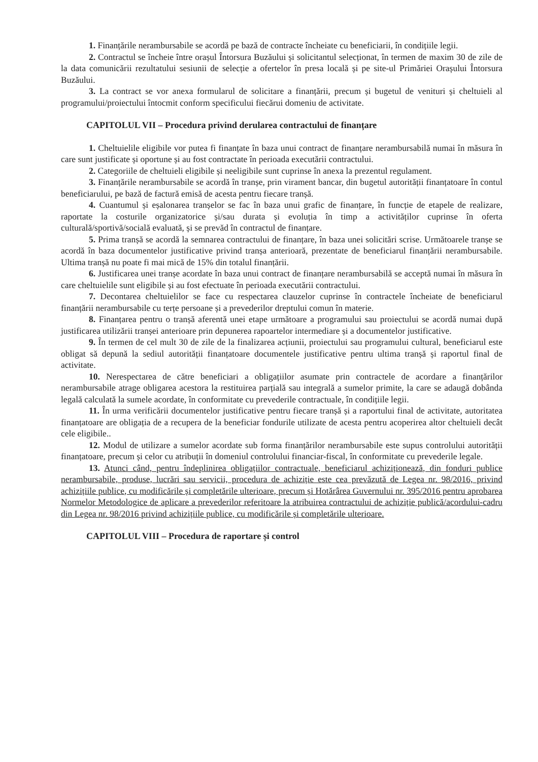1. Finanțările nerambursabile se acordă pe bază de contracte încheiate cu beneficiarii, în condițiile legii.
2. Contractul se încheie între orașul Întorsura Buzăului și solicitantul selecționat, în termen de maxim 30 de zile de la data comunicării rezultatului sesiunii de selecție a ofertelor în presa locală și pe site-ul Primăriei Orașului Întorsura Buzăului.
3. La contract se vor anexa formularul de solicitare a finanțării, precum și bugetul de venituri și cheltuieli al programului/proiectului întocmit conform specificului fiecărui domeniu de activitate.
CAPITOLUL VII – Procedura privind derularea contractului de finanțare
1. Cheltuielile eligibile vor putea fi finanțate în baza unui contract de finanțare nerambursabilă numai în măsura în care sunt justificate și oportune și au fost contractate în perioada executării contractului.
2. Categoriile de cheltuieli eligibile și neeligibile sunt cuprinse în anexa la prezentul regulament.
3. Finanțările nerambursabile se acordă în tranșe, prin virament bancar, din bugetul autorității finanțatoare în contul beneficiarului, pe bază de factură emisă de acesta pentru fiecare tranșă.
4. Cuantumul și eșalonarea tranșelor se fac în baza unui grafic de finanțare, în funcție de etapele de realizare, raportate la costurile organizatorice și/sau durata și evoluția în timp a activităților cuprinse în oferta culturală/sportivă/socială evaluată, și se prevăd în contractul de finanțare.
5. Prima tranșă se acordă la semnarea contractului de finanțare, în baza unei solicitări scrise. Următoarele tranșe se acordă în baza documentelor justificative privind tranșa anterioară, prezentate de beneficiarul finanțării nerambursabile. Ultima tranșă nu poate fi mai mică de 15% din totalul finanțării.
6. Justificarea unei tranșe acordate în baza unui contract de finanțare nerambursabilă se acceptă numai în măsura în care cheltuielile sunt eligibile și au fost efectuate în perioada executării contractului.
7. Decontarea cheltuielilor se face cu respectarea clauzelor cuprinse în contractele încheiate de beneficiarul finanțării nerambursabile cu terțe persoane și a prevederilor dreptului comun în materie.
8. Finanțarea pentru o tranșă aferentă unei etape următoare a programului sau proiectului se acordă numai după justificarea utilizării tranșei anterioare prin depunerea rapoartelor intermediare și a documentelor justificative.
9. În termen de cel mult 30 de zile de la finalizarea acțiunii, proiectului sau programului cultural, beneficiarul este obligat să depună la sediul autorității finanțatoare documentele justificative pentru ultima tranșă și raportul final de activitate.
10. Nerespectarea de către beneficiari a obligațiilor asumate prin contractele de acordare a finanțărilor nerambursabile atrage obligarea acestora la restituirea parțială sau integrală a sumelor primite, la care se adaugă dobânda legală calculată la sumele acordate, în conformitate cu prevederile contractuale, în condițiile legii.
11. În urma verificării documentelor justificative pentru fiecare tranșă și a raportului final de activitate, autoritatea finanțatoare are obligația de a recupera de la beneficiar fondurile utilizate de acesta pentru acoperirea altor cheltuieli decât cele eligibile..
12. Modul de utilizare a sumelor acordate sub forma finanțărilor nerambursabile este supus controlului autorității finanțatoare, precum și celor cu atribuții în domeniul controlului financiar-fiscal, în conformitate cu prevederile legale.
13. Atunci când, pentru îndeplinirea obligațiilor contractuale, beneficiarul achiziționează, din fonduri publice nerambursabile, produse, lucrări sau servicii, procedura de achiziție este cea prevăzută de Legea nr. 98/2016, privind achizițiile publice, cu modificările și completările ulterioare, precum și Hotărârea Guvernului nr. 395/2016 pentru aprobarea Normelor Metodologice de aplicare a prevederilor referitoare la atribuirea contractului de achiziție publică/acordului-cadru din Legea nr. 98/2016 privind achizițiile publice, cu modificările și completările ulterioare.
CAPITOLUL VIII – Procedura de raportare și control